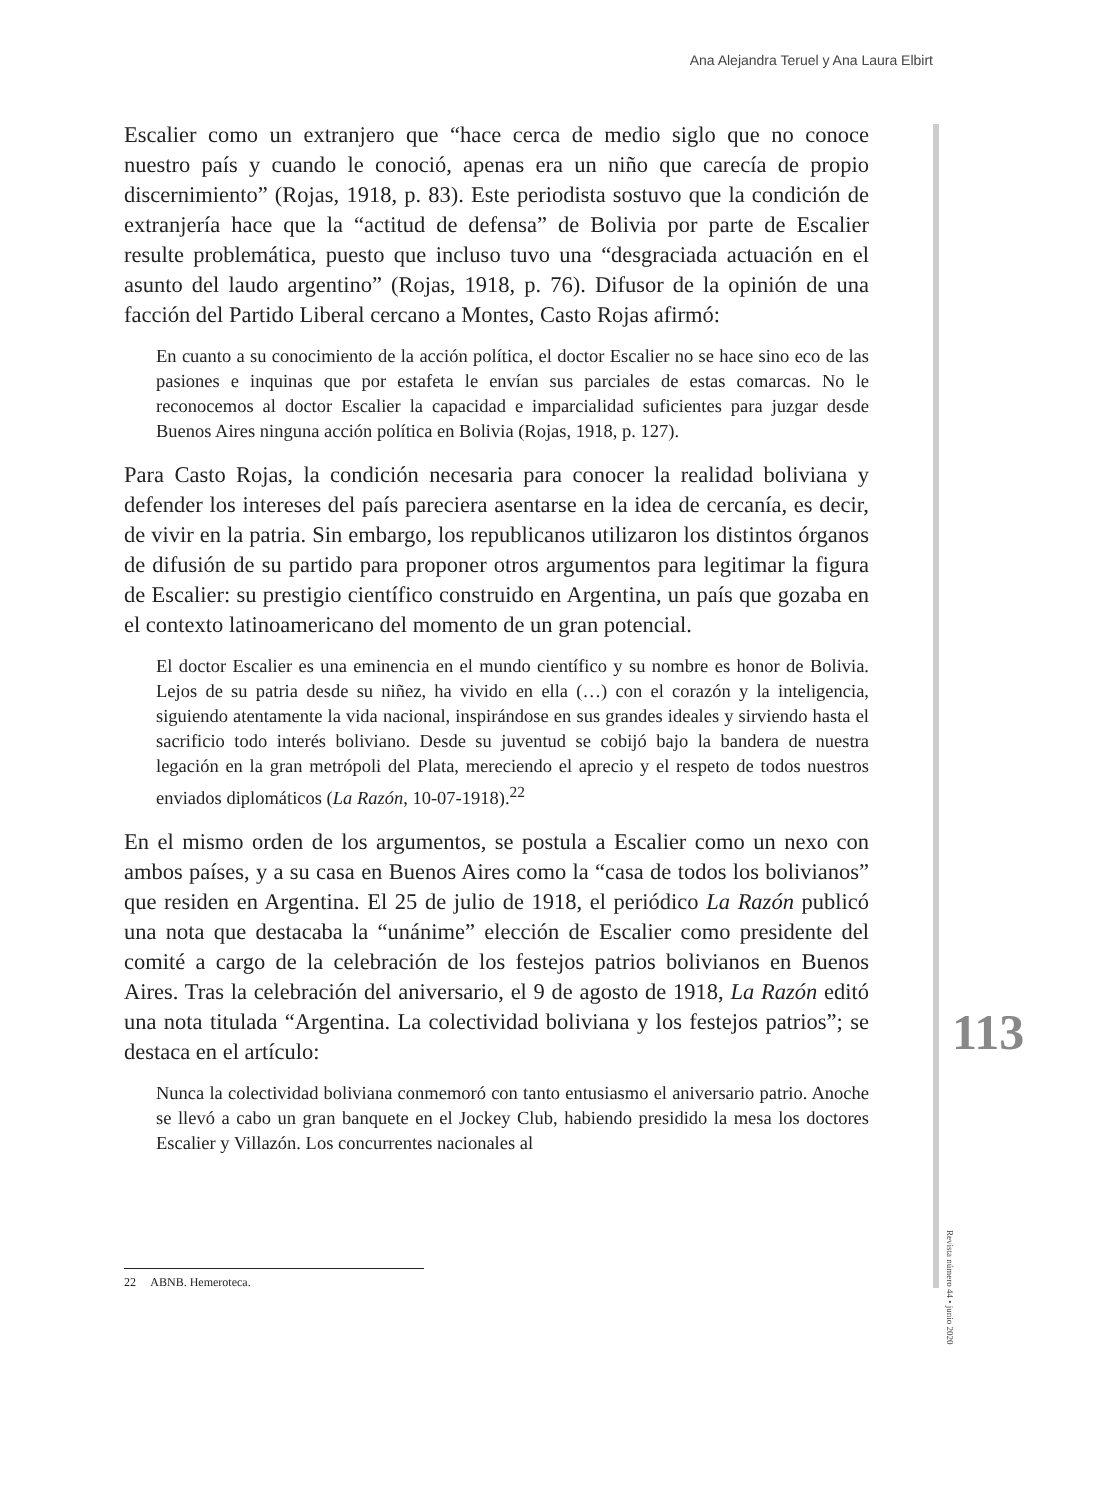Ana Alejandra Teruel y Ana Laura Elbirt
113
Revista número 44 • junio 2020
Escalier como un extranjero que “hace cerca de medio siglo que no conoce nuestro país y cuando le conoció, apenas era un niño que carecía de propio discernimiento” (Rojas, 1918, p. 83). Este periodista sostuvo que la condición de extranjería hace que la “actitud de defensa” de Bolivia por parte de Escalier resulte problemática, puesto que incluso tuvo una “desgraciada actuación en el asunto del laudo argentino” (Rojas, 1918, p. 76). Difusor de la opinión de una facción del Partido Liberal cercano a Montes, Casto Rojas afirmó:
En cuanto a su conocimiento de la acción política, el doctor Escalier no se hace sino eco de las pasiones e inquinas que por estafeta le envían sus parciales de estas comarcas. No le reconocemos al doctor Escalier la capacidad e imparcialidad suficientes para juzgar desde Buenos Aires ninguna acción política en Bolivia (Rojas, 1918, p. 127).
Para Casto Rojas, la condición necesaria para conocer la realidad boliviana y defender los intereses del país pareciera asentarse en la idea de cercanía, es decir, de vivir en la patria. Sin embargo, los republicanos utilizaron los distintos órganos de difusión de su partido para proponer otros argumentos para legitimar la figura de Escalier: su prestigio científico construido en Argentina, un país que gozaba en el contexto latinoamericano del momento de un gran potencial.
El doctor Escalier es una eminencia en el mundo científico y su nombre es honor de Bolivia. Lejos de su patria desde su niñez, ha vivido en ella (…) con el corazón y la inteligencia, siguiendo atentamente la vida nacional, inspirándose en sus grandes ideales y sirviendo hasta el sacrificio todo interés boliviano. Desde su juventud se cobijó bajo la bandera de nuestra legación en la gran metrópoli del Plata, mereciendo el aprecio y el respeto de todos nuestros enviados diplomáticos (La Razón, 10-07-1918).<sup>22</sup>
En el mismo orden de los argumentos, se postula a Escalier como un nexo con ambos países, y a su casa en Buenos Aires como la “casa de todos los bolivianos” que residen en Argentina. El 25 de julio de 1918, el periódico La Razón publicó una nota que destacaba la “unánime” elección de Escalier como presidente del comité a cargo de la celebración de los festejos patrios bolivianos en Buenos Aires. Tras la celebración del aniversario, el 9 de agosto de 1918, La Razón editó una nota titulada “Argentina. La colectividad boliviana y los festejos patrios”; se destaca en el artículo:
Nunca la colectividad boliviana conmemoró con tanto entusiasmo el aniversario patrio. Anoche se llevó a cabo un gran banquete en el Jockey Club, habiendo presidido la mesa los doctores Escalier y Villazón. Los concurrentes nacionales al
22 ABNB. Hemeroteca.